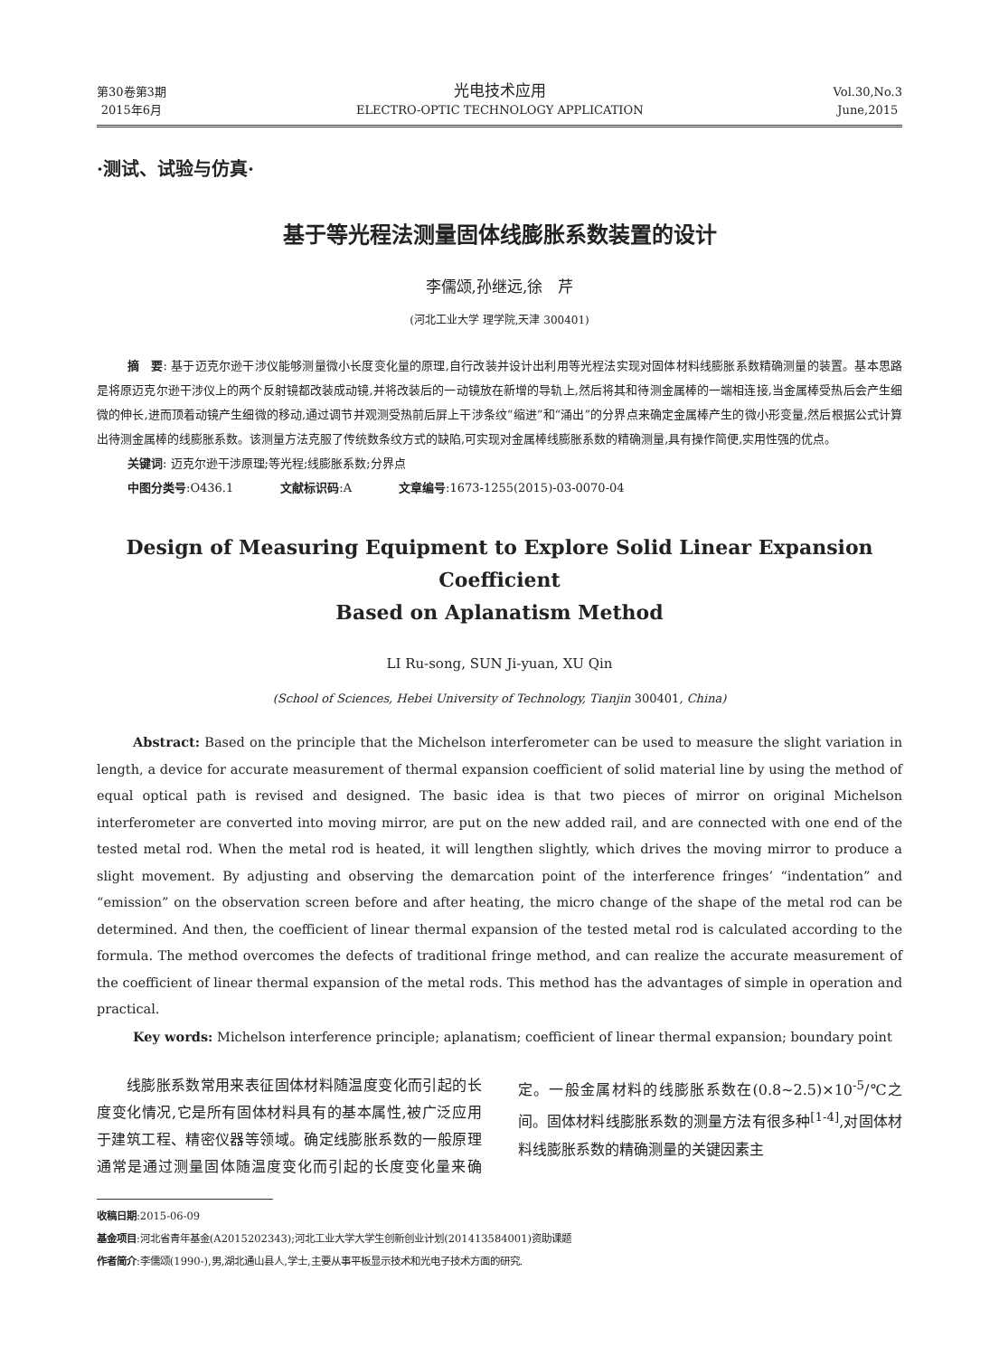第30卷第3期
2015年6月
光电技术应用
ELECTRO-OPTIC TECHNOLOGY APPLICATION
Vol.30,No.3
June,2015
·测试、试验与仿真·
基于等光程法测量固体线膨胀系数装置的设计
李儒颂,孙继远,徐　芹
(河北工业大学 理学院,天津 300401)
摘　要: 基于迈克尔逊干涉仪能够测量微小长度变化量的原理,自行改装并设计出利用等光程法实现对固体材料线膨胀系数精确测量的装置。基本思路是将原迈克尔逊干涉仪上的两个反射镜都改装成动镜,并将改装后的一动镜放在新增的导轨上,然后将其和待测金属棒的一端相连接,当金属棒受热后会产生细微的伸长,进而顶着动镜产生细微的移动,通过调节并观测受热前后屏上干涉条纹“缩进”和“涌出”的分界点来确定金属棒产生的微小形变量,然后根据公式计算出待测金属棒的线膨胀系数。该测量方法克服了传统数条纹方式的缺陷,可实现对金属棒线膨胀系数的精确测量,具有操作简便,实用性强的优点。
关键词: 迈克尔逊干涉原理;等光程;线膨胀系数;分界点
中图分类号:O436.1　　　　文献标识码:A　　　　文章编号:1673-1255(2015)-03-0070-04
Design of Measuring Equipment to Explore Solid Linear Expansion Coefficient
Based on Aplanatism Method
LI Ru-song, SUN Ji-yuan, XU Qin
(School of Sciences, Hebei University of Technology, Tianjin 300401, China)
Abstract: Based on the principle that the Michelson interferometer can be used to measure the slight variation in length, a device for accurate measurement of thermal expansion coefficient of solid material line by using the method of equal optical path is revised and designed. The basic idea is that two pieces of mirror on original Michelson interferometer are converted into moving mirror, are put on the new added rail, and are connected with one end of the tested metal rod. When the metal rod is heated, it will lengthen slightly, which drives the moving mirror to produce a slight movement. By adjusting and observing the demarcation point of the interference fringes’ “indentation” and “emission” on the observation screen before and after heating, the micro change of the shape of the metal rod can be determined. And then, the coefficient of linear thermal expansion of the tested metal rod is calculated according to the formula. The method overcomes the defects of traditional fringe method, and can realize the accurate measurement of the coefficient of linear thermal expansion of the metal rods. This method has the advantages of simple in operation and practical.
Key words: Michelson interference principle; aplanatism; coefficient of linear thermal expansion; boundary point
　　线膨胀系数常用来表征固体材料随温度变化而引起的长度变化情况,它是所有固体材料具有的基本属性,被广泛应用于建筑工程、精密仪器等领域。确定线膨胀系数的一般原理通常是通过测量固体随温度变化而引起的长度变化量来确定。一般金属材料的线膨胀系数在(0.8~2.5)×10<sup>-5</sup>/℃之间。固体材料线膨胀系数的测量方法有很多种<sup>[1-4]</sup>,对固体材料线膨胀系数的精确测量的关键因素主
收稿日期:2015-06-09
基金项目:河北省青年基金(A2015202343);河北工业大学大学生创新创业计划(201413584001)资助课题
作者简介:李儒颂(1990-),男,湖北通山县人,学士,主要从事平板显示技术和光电子技术方面的研究.